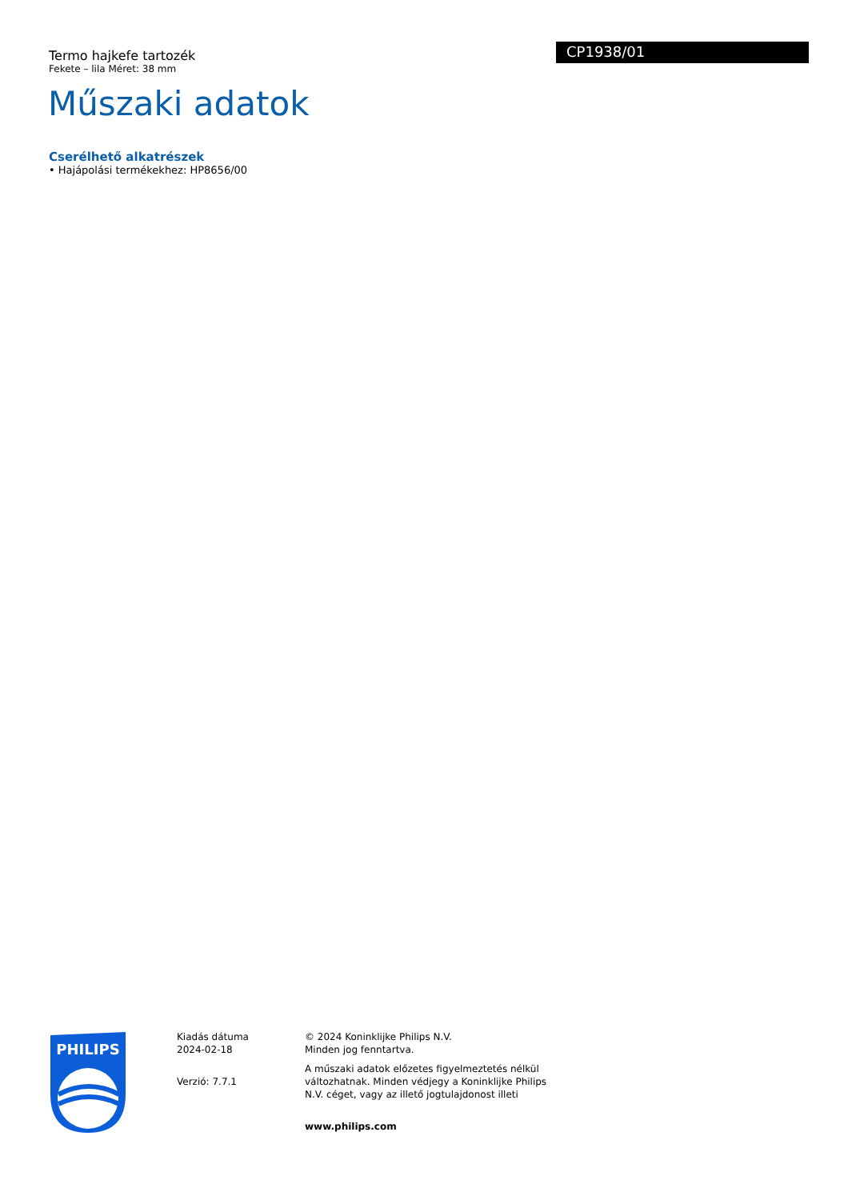Termo hajkefe tartozék
Fekete – lila Méret: 38 mm
CP1938/01
Műszaki adatok
Cserélhető alkatrészek
• Hajápolási termékekhez: HP8656/00
PHILIPS
Kiadás dátuma
2024-02-18
Verzió: 7.7.1
© 2024 Koninklijke Philips N.V.
Minden jog fenntartva.
A műszaki adatok előzetes figyelmeztetés nélkül változhatnak. Minden védjegy a Koninklijke Philips N.V. céget, vagy az illető jogtulajdonost illeti
www.philips.com